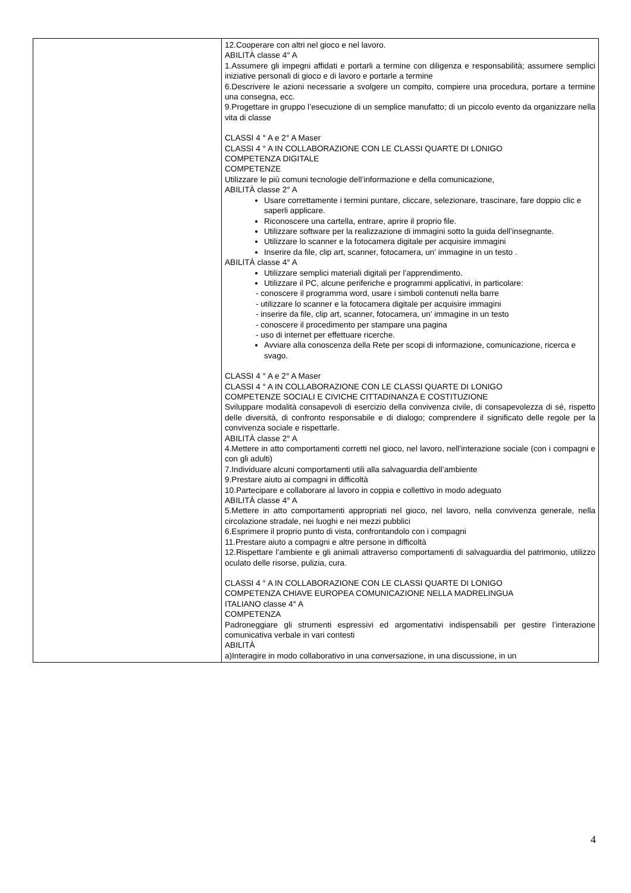| | 12.Cooperare con altri nel gioco e nel lavoro. ABILITÀ classe 4° A 1.Assumere gli impegni affidati e portarli a termine con diligenza e responsabilità; assumere semplici iniziative personali di gioco e di lavoro e portarle a termine 6.Descrivere le azioni necessarie a svolgere un compito, compiere una procedura, portare a termine una consegna, ecc. 9.Progettare in gruppo l’esecuzione di un semplice manufatto; di un piccolo evento da organizzare nella vita di classe CLASSI 4 ° A e 2° A Maser CLASSI 4 ° A IN COLLABORAZIONE CON LE CLASSI QUARTE DI LONIGO COMPETENZA DIGITALE COMPETENZE Utilizzare le più comuni tecnologie dell’informazione e della comunicazione, ABILITÀ classe 2° A Usare correttamente i termini puntare, cliccare, selezionare, trascinare, fare doppio clic e saperli applicare. Riconoscere una cartella, entrare, aprire il proprio file. Utilizzare software per la realizzazione di immagini sotto la guida dell’insegnante. Utilizzare lo scanner e la fotocamera digitale per acquisire immagini Inserire da file, clip art, scanner, fotocamera, un’ immagine in un testo . ABILITÀ classe 4° A Utilizzare semplici materiali digitali per l’apprendimento. Utilizzare il PC, alcune periferiche e programmi applicativi, in particolare: - conoscere il programma word, usare i simboli contenuti nella barre - utilizzare lo scanner e la fotocamera digitale per acquisire immagini - inserire da file, clip art, scanner, fotocamera, un’ immagine in un testo - conoscere il procedimento per stampare una pagina - uso di internet per effettuare ricerche. Avviare alla conoscenza della Rete per scopi di informazione, comunicazione, ricerca e svago. CLASSI 4 ° A e 2° A Maser CLASSI 4 ° A IN COLLABORAZIONE CON LE CLASSI QUARTE DI LONIGO COMPETENZE SOCIALI E CIVICHE CITTADINANZA E COSTITUZIONE Sviluppare modalità consapevoli di esercizio della convivenza civile, di consapevolezza di sé, rispetto delle diversità, di confronto responsabile e di dialogo; comprendere il significato delle regole per la convivenza sociale e rispettarle. ABILITÀ classe 2° A 4.Mettere in atto comportamenti corretti nel gioco, nel lavoro, nell’interazione sociale (con i compagni e con gli adulti) 7.Individuare alcuni comportamenti utili alla salvaguardia dell’ambiente 9.Prestare aiuto ai compagni in difficoltà 10.Partecipare e collaborare al lavoro in coppia e collettivo in modo adeguato ABILITÀ classe 4° A 5.Mettere in atto comportamenti appropriati nel gioco, nel lavoro, nella convivenza generale, nella circolazione stradale, nei luoghi e nei mezzi pubblici 6.Esprimere il proprio punto di vista, confrontandolo con i compagni 11.Prestare aiuto a compagni e altre persone in difficoltà 12.Rispettare l’ambiente e gli animali attraverso comportamenti di salvaguardia del patrimonio, utilizzo oculato delle risorse, pulizia, cura. CLASSI 4 ° A IN COLLABORAZIONE CON LE CLASSI QUARTE DI LONIGO COMPETENZA CHIAVE EUROPEA COMUNICAZIONE NELLA MADRELINGUA ITALIANO classe 4° A COMPETENZA Padroneggiare gli strumenti espressivi ed argomentativi indispensabili per gestire l’interazione comunicativa verbale in vari contesti ABILITÀ a)Interagire in modo collaborativo in una conversazione, in una discussione, in un |
4